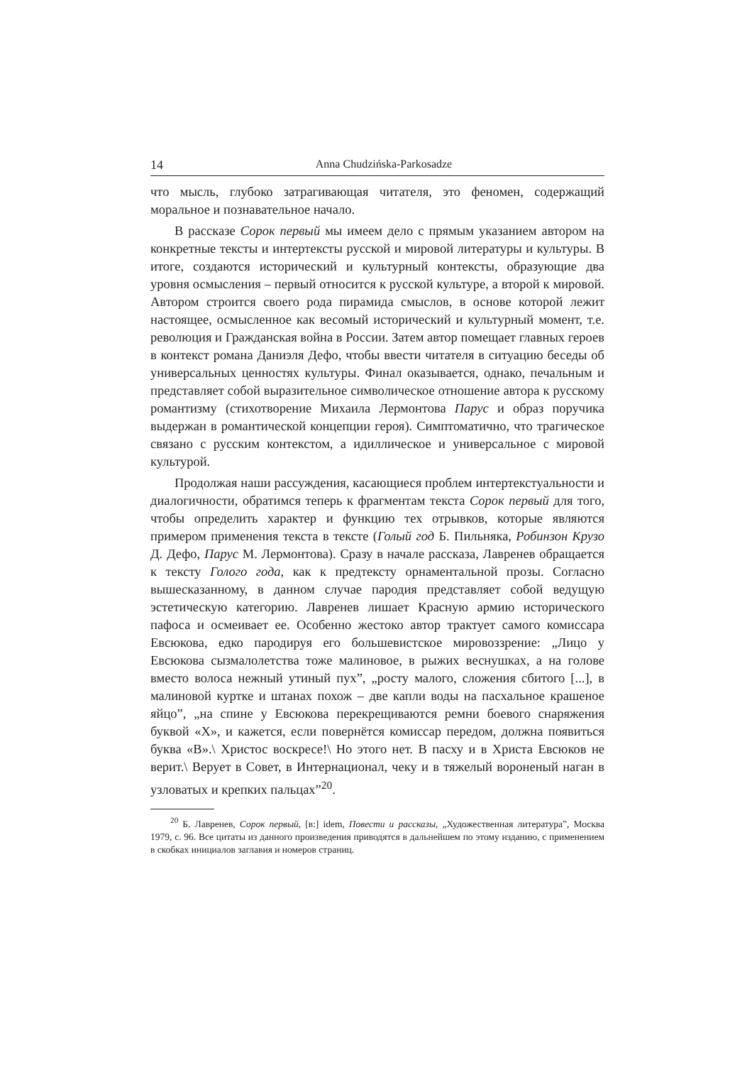14 Anna Chudzińska-Parkosadze
что мысль, глубоко затрагивающая читателя, это феномен, содержащий моральное и познавательное начало.
В рассказе Сорок первый мы имеем дело с прямым указанием автором на конкретные тексты и интертексты русской и мировой литературы и культуры. В итоге, создаются исторический и культурный контексты, образующие два уровня осмысления – первый относится к русской культуре, а второй к мировой. Автором строится своего рода пирамида смыслов, в основе которой лежит настоящее, осмысленное как весомый исторический и культурный момент, т.е. революция и Гражданская война в России. Затем автор помещает главных героев в контекст романа Даниэля Дефо, чтобы ввести читателя в ситуацию беседы об универсальных ценностях культуры. Финал оказывается, однако, печальным и представляет собой выразительное символическое отношение автора к русскому романтизму (стихотворение Михаила Лермонтова Парус и образ поручика выдержан в романтической концепции героя). Симптоматично, что трагическое связано с русским контекстом, а идиллическое и универсальное с мировой культурой.
Продолжая наши рассуждения, касающиеся проблем интертекстуальности и диалогичности, обратимся теперь к фрагментам текста Сорок первый для того, чтобы определить характер и функцию тех отрывков, которые являются примером применения текста в тексте (Голый год Б. Пильняка, Робинзон Крузо Д. Дефо, Парус М. Лермонтова). Сразу в начале рассказа, Лавренев обращается к тексту Голого года, как к предтексту орнаментальной прозы. Согласно вышесказанному, в данном случае пародия представляет собой ведущую эстетическую категорию. Лавренев лишает Красную армию исторического пафоса и осмеивает ее. Особенно жестоко автор трактует самого комиссара Евсюкова, едко пародируя его большевистское мировоззрение: „Лицо у Евсюкова сызмалолетства тоже малиновое, в рыжих веснушках, а на голове вместо волоса нежный утиный пух”, „росту малого, сложения сбитого [...], в малиновой куртке и штанах похож – две капли воды на пасхальное крашеное яйцо”, „на спине у Евсюкова перекрещиваются ремни боевого снаряжения буквой «Х», и кажется, если повернётся комиссар передом, должна появиться буква «В».\ Христос воскресе!\ Но этого нет. В пасху и в Христа Евсюков не верит.\ Верует в Совет, в Интернационал, чеку и в тяжелый вороненый наган в узловатых и крепких пальцах”<sup>20</sup>.
<sup>20</sup> Б. Лавренев, Сорок первый, [в:] idem, Повести и рассказы, „Художественная литература”, Москва 1979, с. 96. Все цитаты из данного произведения приводятся в дальнейшем по этому изданию, с применением в скобках инициалов заглавия и номеров страниц.